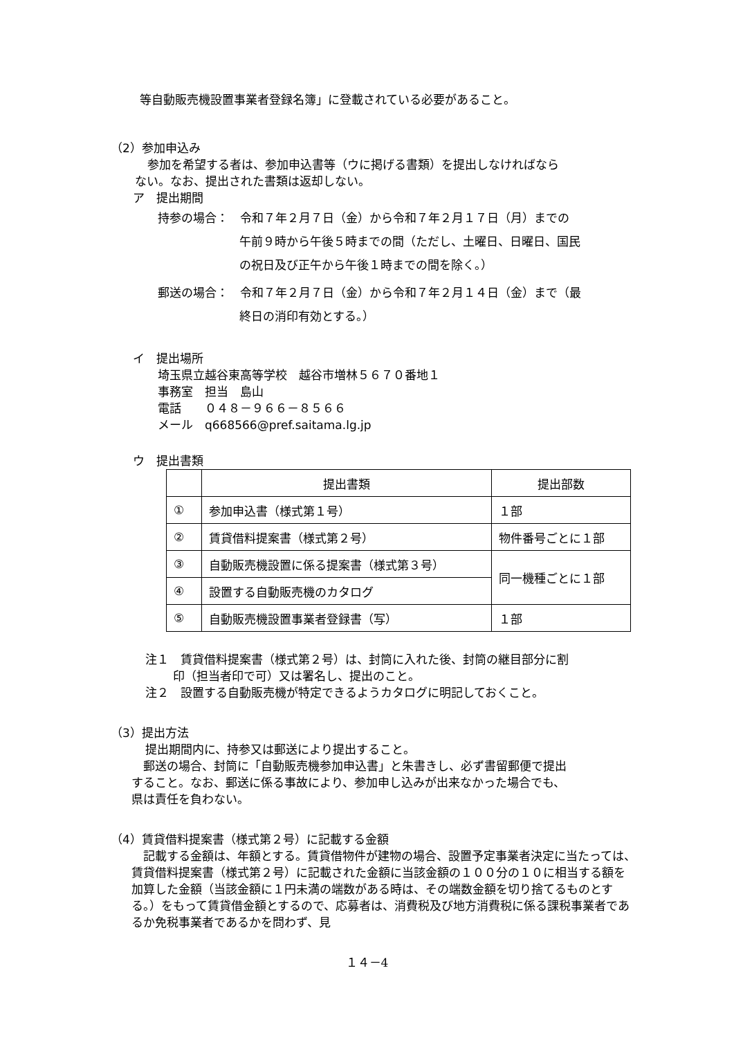等自動販売機設置事業者登録名簿」に登載されている必要があること。
（2）参加申込み
参加を希望する者は、参加申込書等（ウに掲げる書類）を提出しなければなら
ない。なお、提出された書類は返却しない。
ア　提出期間
持参の場合：　令和７年２月７日（金）から令和７年２月１７日（月）までの
午前９時から午後５時までの間（ただし、土曜日、日曜日、国民
の祝日及び正午から午後１時までの間を除く。）
郵送の場合：　令和７年２月７日（金）から令和７年２月１４日（金）まで（最
終日の消印有効とする。）
イ　提出場所
埼玉県立越谷東高等学校　越谷市増林５６７０番地１
事務室　担当　島山
電話　　０４８－９６６－８５６６
メール　q668566@pref.saitama.lg.jp
ウ　提出書類
| | 提出書類 | 提出部数 |
| ① | 参加申込書（様式第１号） | １部 |
| ② | 賃貸借料提案書（様式第２号） | 物件番号ごとに１部 |
| ③ | 自動販売機設置に係る提案書（様式第３号） | 同一機種ごとに１部 |
| ④ | 設置する自動販売機のカタログ | |
| ⑤ | 自動販売機設置事業者登録書（写） | １部 |
注１　賃貸借料提案書（様式第２号）は、封筒に入れた後、封筒の継目部分に割
印（担当者印で可）又は署名し、提出のこと。
注２　設置する自動販売機が特定できるようカタログに明記しておくこと。
（3）提出方法
提出期間内に、持参又は郵送により提出すること。
　郵送の場合、封筒に「自動販売機参加申込書」と朱書きし、必ず書留郵便で提出
すること。なお、郵送に係る事故により、参加申し込みが出来なかった場合でも、
県は責任を負わない。
（4）賃貸借料提案書（様式第２号）に記載する金額
　記載する金額は、年額とする。賃貸借物件が建物の場合、設置予定事業者決定に当たっては、賃貸借料提案書（様式第２号）に記載された金額に当該金額の１００分の１０に相当する額を加算した金額（当該金額に１円未満の端数がある時は、その端数金額を切り捨てるものとする。）をもって賃貸借金額とするので、応募者は、消費税及び地方消費税に係る課税事業者であるか免税事業者であるかを問わず、見
１４－4